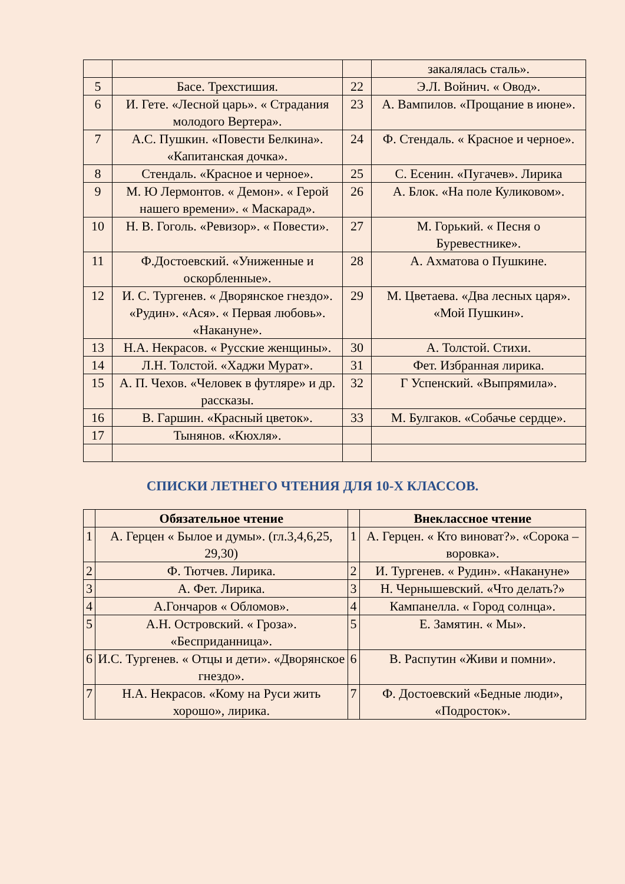| | | | закалялась сталь». |
| 5 | Басе. Трехстишия. | 22 | Э.Л. Войнич. « Овод». |
| 6 | И. Гете. «Лесной царь». « Страдания молодого Вертера». | 23 | А. Вампилов. «Прощание в июне». |
| 7 | А.С. Пушкин. «Повести Белкина». «Капитанская дочка». | 24 | Ф. Стендаль. « Красное и черное». |
| 8 | Стендаль. «Красное и черное». | 25 | С. Есенин. «Пугачев». Лирика |
| 9 | М. Ю Лермонтов. « Демон». « Герой нашего времени». « Маскарад». | 26 | А. Блок. «На поле Куликовом». |
| 10 | Н. В. Гоголь. «Ревизор». « Повести». | 27 | М. Горький. « Песня о Буревестнике». |
| 11 | Ф.Достоевский. «Униженные и оскорбленные». | 28 | А. Ахматова о Пушкине. |
| 12 | И. С. Тургенев. « Дворянское гнездо». «Рудин». «Ася». « Первая любовь». «Накануне». | 29 | М. Цветаева. «Два лесных царя». «Мой Пушкин». |
| 13 | Н.А. Некрасов. « Русские женщины». | 30 | А. Толстой. Стихи. |
| 14 | Л.Н. Толстой. «Хаджи Мурат». | 31 | Фет. Избранная лирика. |
| 15 | А. П. Чехов. «Человек в футляре» и др. рассказы. | 32 | Г Успенский. «Выпрямила». |
| 16 | В. Гаршин. «Красный цветок». | 33 | М. Булгаков. «Собачье сердце». |
| 17 | Тынянов. «Кюхля». | | |
СПИСКИ ЛЕТНЕГО ЧТЕНИЯ ДЛЯ 10-Х КЛАССОВ.
| | Обязательное чтение | | Внеклассное чтение |
| --- | --- | --- | --- |
| 1 | А. Герцен « Былое и думы». (гл.3,4,6,25, 29,30) | 1 | А. Герцен. « Кто виноват?». «Сорока – воровка». |
| 2 | Ф. Тютчев. Лирика. | 2 | И. Тургенев. « Рудин». «Накануне» |
| 3 | А. Фет. Лирика. | 3 | Н. Чернышевский. «Что делать?» |
| 4 | А.Гончаров « Обломов». | 4 | Кампанелла. « Город солнца». |
| 5 | А.Н. Островский. « Гроза». «Бесприданница». | 5 | Е. Замятин. « Мы». |
| 6 | И.С. Тургенев. « Отцы и дети». «Дворянское гнездо». | 6 | В. Распутин «Живи и помни». |
| 7 | Н.А. Некрасов. «Кому на Руси жить хорошо», лирика. | 7 | Ф. Достоевский «Бедные люди», «Подросток». |